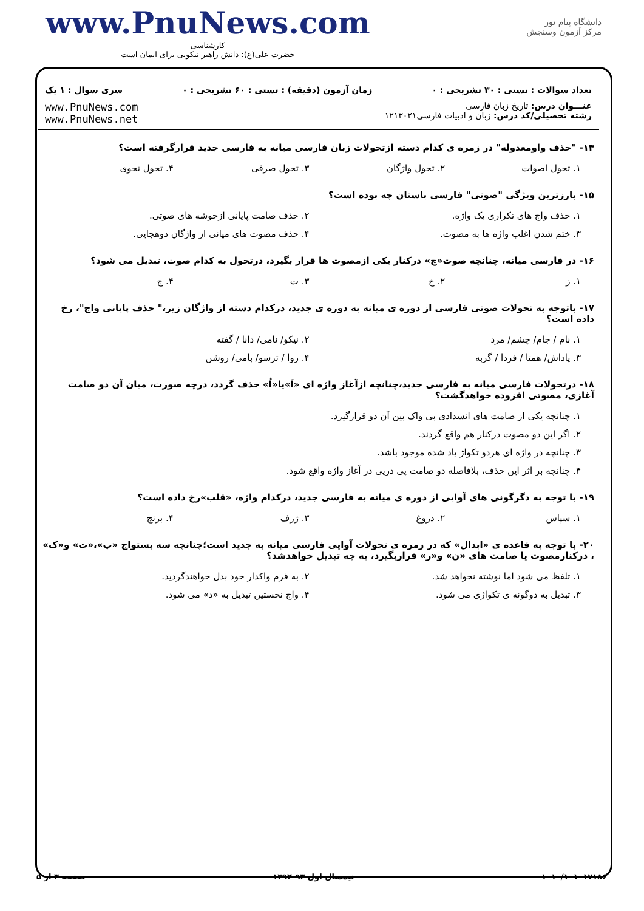www.PnuNews.com
کارشناسی
حضرت علی(ع): دانش راهبر نیکویی برای ایمان است
دانشگاه پیام نور
مرکز آزمون وسنجش
تعداد سوالات : تستی : ۳۰ تشریحی : ۰ زمان آزمون (دقیقه) : تستی : ۶۰ تشریحی : ۰ سری سوال : ۱ یک
عنـــوان درس: تاریخ زبان فارسی
رشته تحصیلی/کد درس: زبان و ادبیات فارسی۱۲۱۳۰۲۱ www.PnuNews.com
www.PnuNews.net
۱۴- "حذف واومعدوله" در زمره ی کدام دسته ازتحولات زبان فارسی میانه به فارسی جدید قرارگرفته است؟
۱. تحول اصوات ۲. تحول واژگان ۳. تحول صرفی ۴. تحول نحوی
۱۵- بارزترین ویژگی "صوتی" فارسی باستان چه بوده است؟
۱. حذف واج های تکراری یک واژه. ۲. حذف صامت پایانی ازخوشه های صوتی. ۳. ختم شدن اغلب واژه ها به مصوت. ۴. حذف مصوت های میانی از واژگان دوهجایی.
۱۶- در فارسی میانه، چنانچه صوت«چ» درکنار یکی ازمصوت ها قرار بگیرد، درتحول به کدام صوت، تبدیل می شود؟
۱. ز ۲. خ ۳. ت ۴. ج
۱۷- باتوجه به تحولات صوتی فارسی از دوره ی میانه به دوره ی جدید، درکدام دسته از واژگان زیر،" حذف پایانی واج"، رخ داده است؟
۱. نام / جام/ چشم/ مرد ۲. نیکو/ نامی/ دانا / گفته ۳. پاداش/ همتا / فردا / گربه ۴. روا / ترسو/ بامی/ روشن
۱۸- درتحولات فارسی میانه به فارسی جدید،چنانچه ازآغاز واژه ای «اَ»یا«اُ» حذف گردد، درچه صورت، میان آن دو صامت آغازی، مصوتی افزوده خواهدگشت؟
۱. چنانچه یکی از صامت های انسدادی بی واک بین آن دو قرارگیرد. ۲. اگر این دو مصوت درکنار هم واقع گردند. ۳. چنانچه در واژه ای هردو تکواژ یاد شده موجود باشد. ۴. چنانچه بر اثر این حذف، بلافاصله دو صامت پی درپی در آغاز واژه واقع شود.
۱۹- با توجه به دگرگونی های آوایی از دوره ی میانه به فارسی جدید، درکدام واژه، «قلب»رخ داده است؟
۱. سپاس ۲. دروغ ۳. ژرف ۴. برنج
۲۰- با توجه به قاعده ی «ابدال» که در زمره ی تحولات آوایی فارسی میانه به جدید است؛چنانچه سه بستواج «پ»،«ت» و«ک» ، درکنارمصوت یا صامت های «ن» و«ر» قراربگیرد، به چه تبدیل خواهدشد؟
۱. تلفظ می شود اما نوشته نخواهد شد. ۲. به فرم واکدار خود بدل خواهندگردید. ۳. تبدیل به دوگونه ی تکواژی می شود. ۴. واج نخستین تبدیل به «د» می شود.
۱۰۱۰/۱۰۱۰۱۷۱۸۶ نیمسال اول ۹۳-۱۳۹۲ صفحه ۳ از ۵